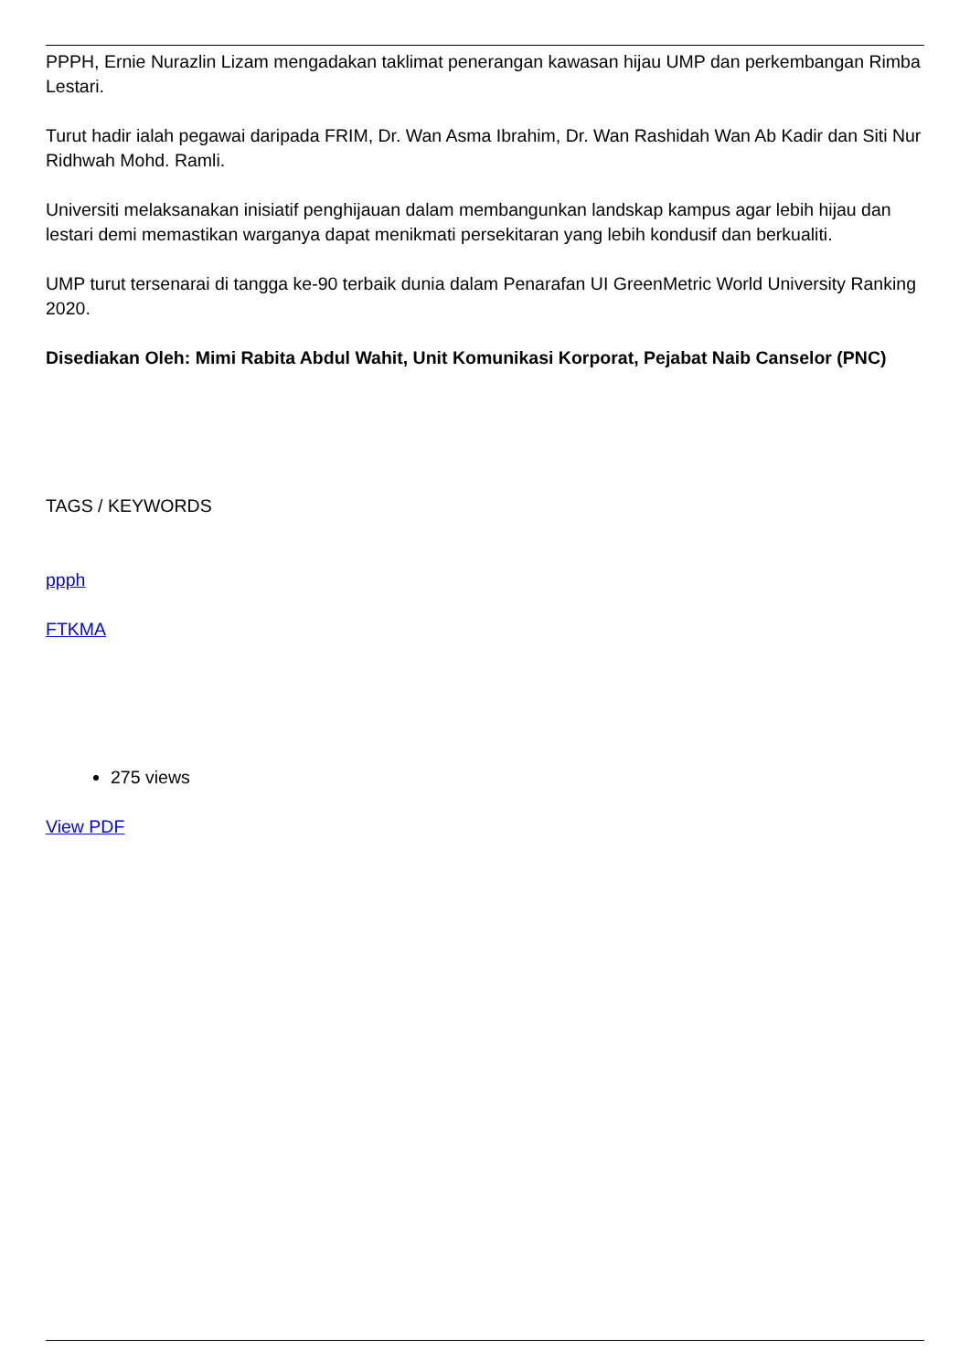PPPH, Ernie Nurazlin Lizam mengadakan taklimat penerangan kawasan hijau UMP dan perkembangan Rimba Lestari.
Turut hadir ialah pegawai daripada FRIM, Dr. Wan Asma Ibrahim, Dr. Wan Rashidah Wan Ab Kadir dan Siti Nur Ridhwah Mohd. Ramli.
Universiti melaksanakan inisiatif penghijauan dalam membangunkan landskap kampus agar lebih hijau dan lestari demi memastikan warganya dapat menikmati persekitaran yang lebih kondusif dan berkualiti.
UMP turut tersenarai di tangga ke-90 terbaik dunia dalam Penarafan UI GreenMetric World University Ranking 2020.
Disediakan Oleh: Mimi Rabita Abdul Wahit, Unit Komunikasi Korporat, Pejabat Naib Canselor (PNC)
TAGS / KEYWORDS
ppph
FTKMA
275 views
View PDF